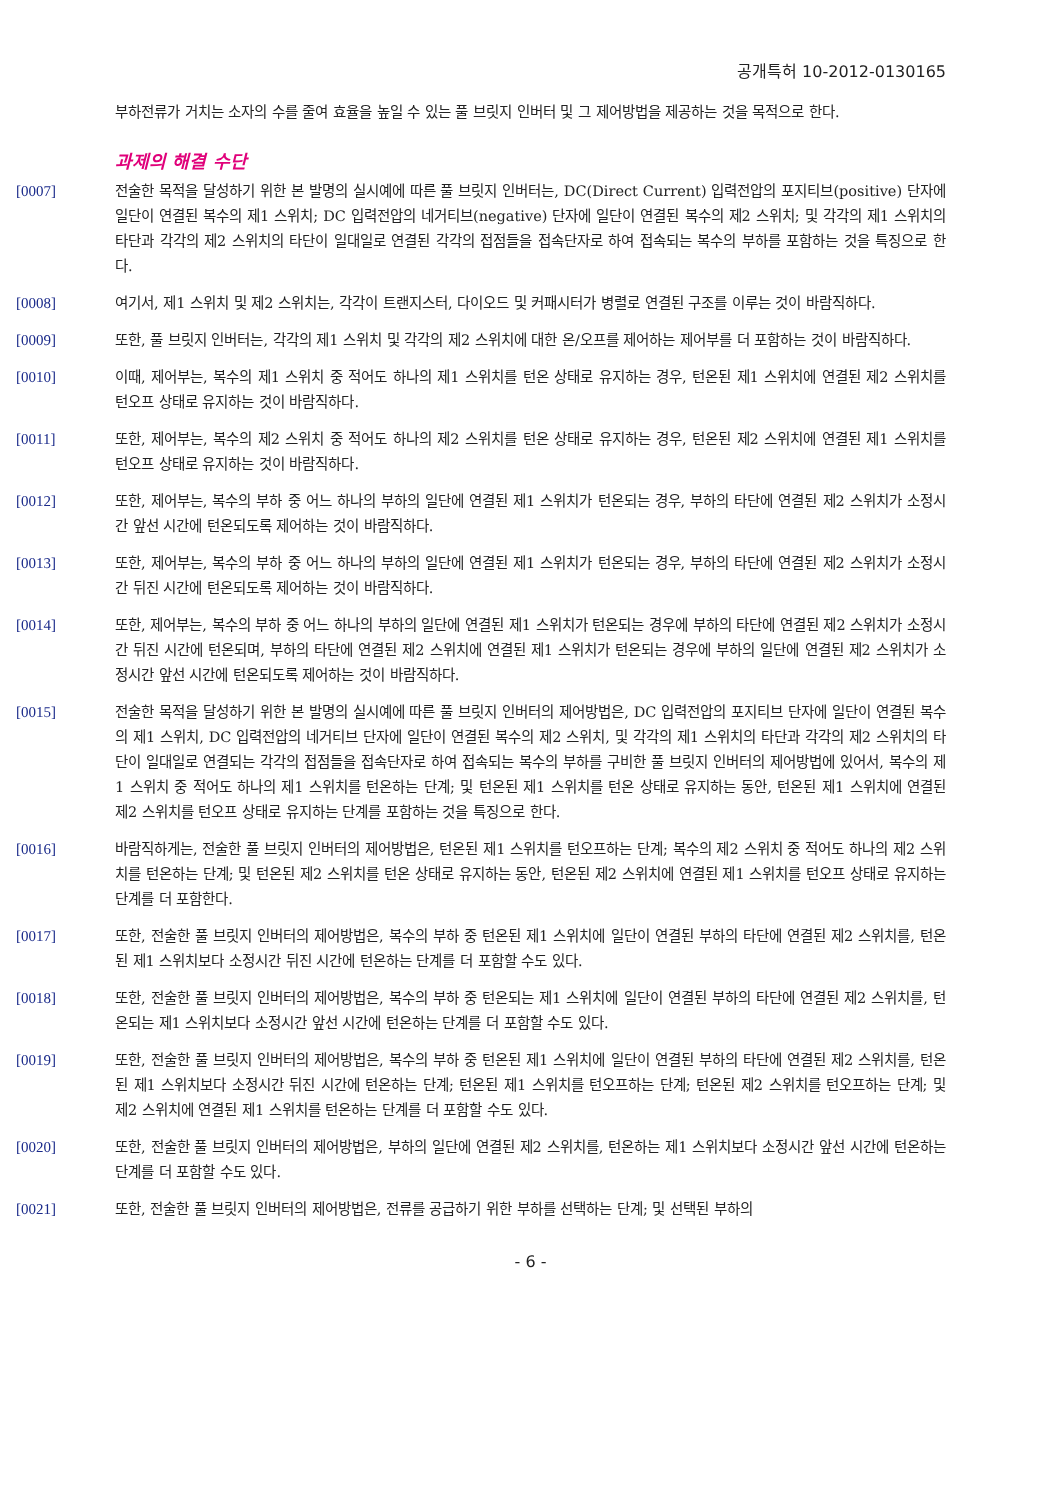공개특허 10-2012-0130165
부하전류가 거치는 소자의 수를 줄여 효율을 높일 수 있는 풀 브릿지 인버터 및 그 제어방법을 제공하는 것을 목적으로 한다.
과제의 해결 수단
[0007] 전술한 목적을 달성하기 위한 본 발명의 실시예에 따른 풀 브릿지 인버터는, DC(Direct Current) 입력전압의 포지티브(positive) 단자에 일단이 연결된 복수의 제1 스위치; DC 입력전압의 네거티브(negative) 단자에 일단이 연결된 복수의 제2 스위치; 및 각각의 제1 스위치의 타단과 각각의 제2 스위치의 타단이 일대일로 연결된 각각의 접점들을 접속단자로 하여 접속되는 복수의 부하를 포함하는 것을 특징으로 한다.
[0008] 여기서, 제1 스위치 및 제2 스위치는, 각각이 트랜지스터, 다이오드 및 커패시터가 병렬로 연결된 구조를 이루는 것이 바람직하다.
[0009] 또한, 풀 브릿지 인버터는, 각각의 제1 스위치 및 각각의 제2 스위치에 대한 온/오프를 제어하는 제어부를 더 포함하는 것이 바람직하다.
[0010] 이때, 제어부는, 복수의 제1 스위치 중 적어도 하나의 제1 스위치를 턴온 상태로 유지하는 경우, 턴온된 제1 스위치에 연결된 제2 스위치를 턴오프 상태로 유지하는 것이 바람직하다.
[0011] 또한, 제어부는, 복수의 제2 스위치 중 적어도 하나의 제2 스위치를 턴온 상태로 유지하는 경우, 턴온된 제2 스위치에 연결된 제1 스위치를 턴오프 상태로 유지하는 것이 바람직하다.
[0012] 또한, 제어부는, 복수의 부하 중 어느 하나의 부하의 일단에 연결된 제1 스위치가 턴온되는 경우, 부하의 타단에 연결된 제2 스위치가 소정시간 앞선 시간에 턴온되도록 제어하는 것이 바람직하다.
[0013] 또한, 제어부는, 복수의 부하 중 어느 하나의 부하의 일단에 연결된 제1 스위치가 턴온되는 경우, 부하의 타단에 연결된 제2 스위치가 소정시간 뒤진 시간에 턴온되도록 제어하는 것이 바람직하다.
[0014] 또한, 제어부는, 복수의 부하 중 어느 하나의 부하의 일단에 연결된 제1 스위치가 턴온되는 경우에 부하의 타단에 연결된 제2 스위치가 소정시간 뒤진 시간에 턴온되며, 부하의 타단에 연결된 제2 스위치에 연결된 제1 스위치가 턴온되는 경우에 부하의 일단에 연결된 제2 스위치가 소정시간 앞선 시간에 턴온되도록 제어하는 것이 바람직하다.
[0015] 전술한 목적을 달성하기 위한 본 발명의 실시예에 따른 풀 브릿지 인버터의 제어방법은, DC 입력전압의 포지티브 단자에 일단이 연결된 복수의 제1 스위치, DC 입력전압의 네거티브 단자에 일단이 연결된 복수의 제2 스위치, 및 각각의 제1 스위치의 타단과 각각의 제2 스위치의 타단이 일대일로 연결되는 각각의 접점들을 접속단자로 하여 접속되는 복수의 부하를 구비한 풀 브릿지 인버터의 제어방법에 있어서, 복수의 제1 스위치 중 적어도 하나의 제1 스위치를 턴온하는 단계; 및 턴온된 제1 스위치를 턴온 상태로 유지하는 동안, 턴온된 제1 스위치에 연결된 제2 스위치를 턴오프 상태로 유지하는 단계를 포함하는 것을 특징으로 한다.
[0016] 바람직하게는, 전술한 풀 브릿지 인버터의 제어방법은, 턴온된 제1 스위치를 턴오프하는 단계; 복수의 제2 스위치 중 적어도 하나의 제2 스위치를 턴온하는 단계; 및 턴온된 제2 스위치를 턴온 상태로 유지하는 동안, 턴온된 제2 스위치에 연결된 제1 스위치를 턴오프 상태로 유지하는 단계를 더 포함한다.
[0017] 또한, 전술한 풀 브릿지 인버터의 제어방법은, 복수의 부하 중 턴온된 제1 스위치에 일단이 연결된 부하의 타단에 연결된 제2 스위치를, 턴온된 제1 스위치보다 소정시간 뒤진 시간에 턴온하는 단계를 더 포함할 수도 있다.
[0018] 또한, 전술한 풀 브릿지 인버터의 제어방법은, 복수의 부하 중 턴온되는 제1 스위치에 일단이 연결된 부하의 타단에 연결된 제2 스위치를, 턴온되는 제1 스위치보다 소정시간 앞선 시간에 턴온하는 단계를 더 포함할 수도 있다.
[0019] 또한, 전술한 풀 브릿지 인버터의 제어방법은, 복수의 부하 중 턴온된 제1 스위치에 일단이 연결된 부하의 타단에 연결된 제2 스위치를, 턴온된 제1 스위치보다 소정시간 뒤진 시간에 턴온하는 단계; 턴온된 제1 스위치를 턴오프하는 단계; 턴온된 제2 스위치를 턴오프하는 단계; 및 제2 스위치에 연결된 제1 스위치를 턴온하는 단계를 더 포함할 수도 있다.
[0020] 또한, 전술한 풀 브릿지 인버터의 제어방법은, 부하의 일단에 연결된 제2 스위치를, 턴온하는 제1 스위치보다 소정시간 앞선 시간에 턴온하는 단계를 더 포함할 수도 있다.
[0021] 또한, 전술한 풀 브릿지 인버터의 제어방법은, 전류를 공급하기 위한 부하를 선택하는 단계; 및 선택된 부하의
- 6 -